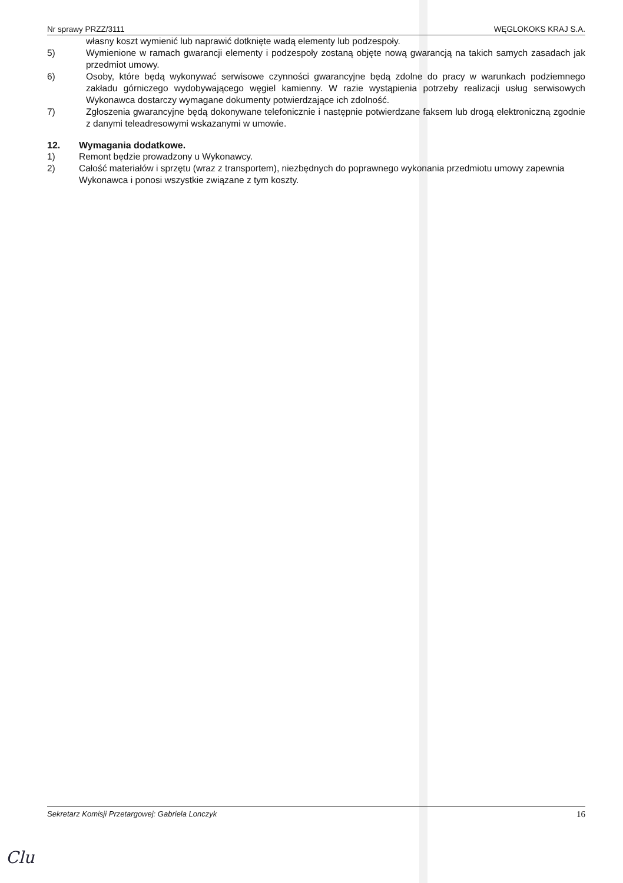Nr sprawy PRZZ/3111 WĘGLOKOKS KRAJ S.A.
własny koszt wymienić lub naprawić dotknięte wadą elementy lub podzespoły.
5) Wymienione w ramach gwarancji elementy i podzespoły zostaną objęte nową gwarancją na takich samych zasadach jak przedmiot umowy.
6) Osoby, które będą wykonywać serwisowe czynności gwarancyjne będą zdolne do pracy w warunkach podziemnego zakładu górniczego wydobywającego węgiel kamienny. W razie wystąpienia potrzeby realizacji usług serwisowych Wykonawca dostarczy wymagane dokumenty potwierdzające ich zdolność.
7) Zgłoszenia gwarancyjne będą dokonywane telefonicznie i następnie potwierdzane faksem lub drogą elektroniczną zgodnie z danymi teleadresowymi wskazanymi w umowie.
12. Wymagania dodatkowe.
1) Remont będzie prowadzony u Wykonawcy.
2) Całość materiałów i sprzętu (wraz z transportem), niezbędnych do poprawnego wykonania przedmiotu umowy zapewnia Wykonawca i ponosi wszystkie związane z tym koszty.
Sekretarz Komisji Przetargowej: Gabriela Lonczyk 16
Clu